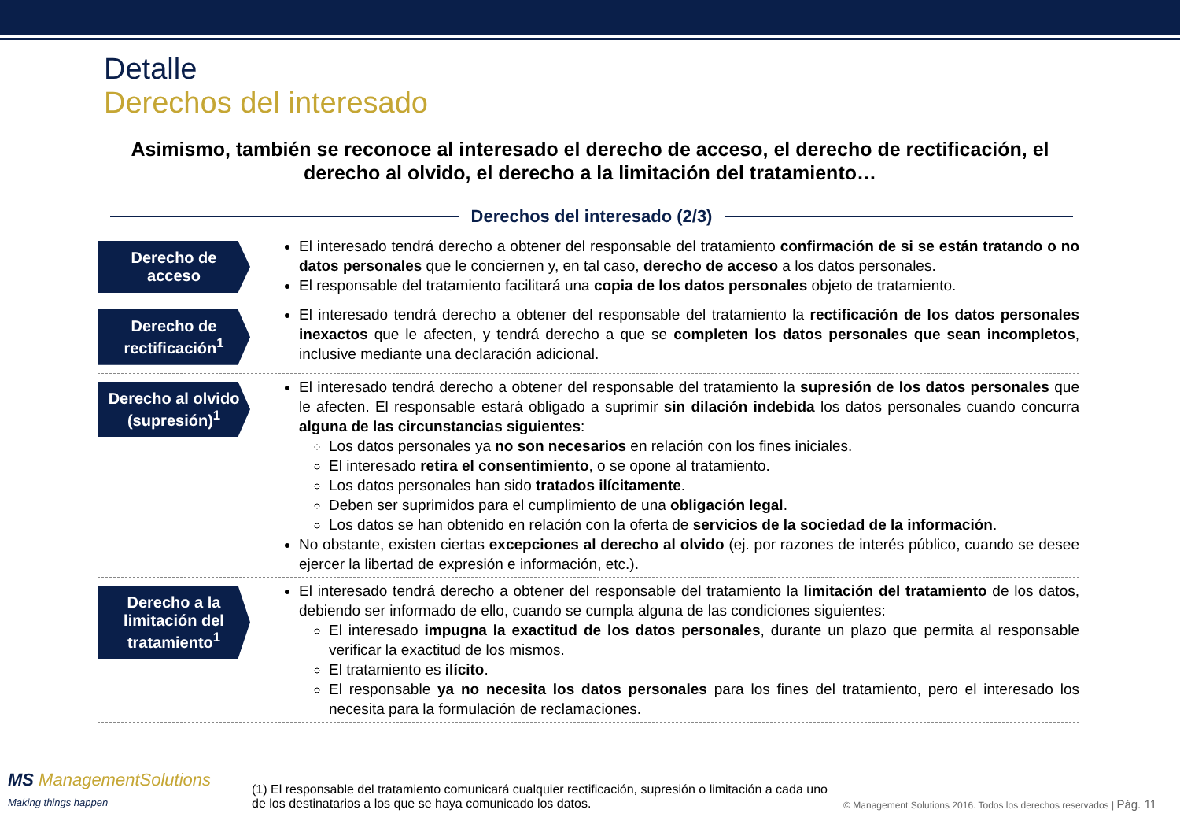Detalle
Derechos del interesado
Asimismo, también se reconoce al interesado el derecho de acceso, el derecho de rectificación, el derecho al olvido, el derecho a la limitación del tratamiento…
Derechos del interesado (2/3)
Derecho de acceso
El interesado tendrá derecho a obtener del responsable del tratamiento confirmación de si se están tratando o no datos personales que le conciernen y, en tal caso, derecho de acceso a los datos personales.
El responsable del tratamiento facilitará una copia de los datos personales objeto de tratamiento.
Derecho de rectificación<sup>1</sup>
El interesado tendrá derecho a obtener del responsable del tratamiento la rectificación de los datos personales inexactos que le afecten, y tendrá derecho a que se completen los datos personales que sean incompletos, inclusive mediante una declaración adicional.
Derecho al olvido (supresión)<sup>1</sup>
El interesado tendrá derecho a obtener del responsable del tratamiento la supresión de los datos personales que le afecten. El responsable estará obligado a suprimir sin dilación indebida los datos personales cuando concurra alguna de las circunstancias siguientes:
Los datos personales ya no son necesarios en relación con los fines iniciales.
El interesado retira el consentimiento, o se opone al tratamiento.
Los datos personales han sido tratados ilícitamente.
Deben ser suprimidos para el cumplimiento de una obligación legal.
Los datos se han obtenido en relación con la oferta de servicios de la sociedad de la información.
No obstante, existen ciertas excepciones al derecho al olvido (ej. por razones de interés público, cuando se desee ejercer la libertad de expresión e información, etc.).
Derecho a la limitación del tratamiento<sup>1</sup>
El interesado tendrá derecho a obtener del responsable del tratamiento la limitación del tratamiento de los datos, debiendo ser informado de ello, cuando se cumpla alguna de las condiciones siguientes:
El interesado impugna la exactitud de los datos personales, durante un plazo que permita al responsable verificar la exactitud de los mismos.
El tratamiento es ilícito.
El responsable ya no necesita los datos personales para los fines del tratamiento, pero el interesado los necesita para la formulación de reclamaciones.
MS ManagementSolutions
Making things happen
(1) El responsable del tratamiento comunicará cualquier rectificación, supresión o limitación a cada uno de los destinatarios a los que se haya comunicado los datos.
© Management Solutions 2016. Todos los derechos reservados | Pág. 11